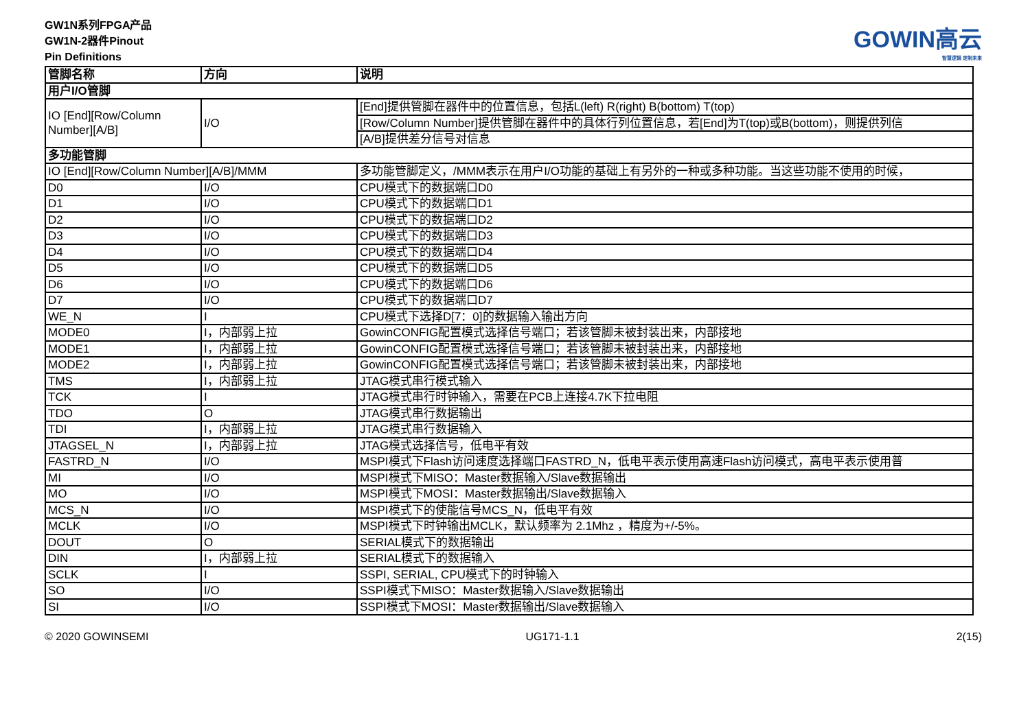GW1N系列FPGA产品
GW1N-2器件Pinout
Pin Definitions
GOWIN高云
智慧逻辑 定制未来
| 管脚名称 | 方向 | 说明 |
| --- | --- | --- |
| 用户I/O管脚 | | |
| IO [End][Row/Column Number][A/B] | I/O | [End]提供管脚在器件中的位置信息，包括L(left) R(right) B(bottom) T(top) |
| | | [Row/Column Number]提供管脚在器件中的具体行列位置信息，若[End]为T(top)或B(bottom)，则提供列信 |
| | | [A/B]提供差分信号对信息 |
| 多功能管脚 | | |
| IO [End][Row/Column Number][A/B]/MMM | | 多功能管脚定义，/MMM表示在用户I/O功能的基础上有另外的一种或多种功能。当这些功能不使用的时候， |
| D0 | I/O | CPU模式下的数据端口D0 |
| D1 | I/O | CPU模式下的数据端口D1 |
| D2 | I/O | CPU模式下的数据端口D2 |
| D3 | I/O | CPU模式下的数据端口D3 |
| D4 | I/O | CPU模式下的数据端口D4 |
| D5 | I/O | CPU模式下的数据端口D5 |
| D6 | I/O | CPU模式下的数据端口D6 |
| D7 | I/O | CPU模式下的数据端口D7 |
| WE_N | I | CPU模式下选择D[7：0]的数据输入输出方向 |
| MODE0 | I，内部弱上拉 | GowinCONFIG配置模式选择信号端口；若该管脚未被封装出来，内部接地 |
| MODE1 | I，内部弱上拉 | GowinCONFIG配置模式选择信号端口；若该管脚未被封装出来，内部接地 |
| MODE2 | I，内部弱上拉 | GowinCONFIG配置模式选择信号端口；若该管脚未被封装出来，内部接地 |
| TMS | I，内部弱上拉 | JTAG模式串行模式输入 |
| TCK | I | JTAG模式串行时钟输入，需要在PCB上连接4.7K下拉电阻 |
| TDO | O | JTAG模式串行数据输出 |
| TDI | I，内部弱上拉 | JTAG模式串行数据输入 |
| JTAGSEL_N | I，内部弱上拉 | JTAG模式选择信号，低电平有效 |
| FASTRD_N | I/O | MSPI模式下Flash访问速度选择端口FASTRD_N，低电平表示使用高速Flash访问模式，高电平表示使用普 |
| MI | I/O | MSPI模式下MISO：Master数据输入/Slave数据输出 |
| MO | I/O | MSPI模式下MOSI：Master数据输出/Slave数据输入 |
| MCS_N | I/O | MSPI模式下的使能信号MCS_N，低电平有效 |
| MCLK | I/O | MSPI模式下时钟输出MCLK，默认频率为 2.1Mhz ，精度为+/-5%。 |
| DOUT | O | SERIAL模式下的数据输出 |
| DIN | I，内部弱上拉 | SERIAL模式下的数据输入 |
| SCLK | I | SSPI, SERIAL, CPU模式下的时钟输入 |
| SO | I/O | SSPI模式下MISO：Master数据输入/Slave数据输出 |
| SI | I/O | SSPI模式下MOSI：Master数据输出/Slave数据输入 |
© 2020 GOWINSEMI UG171-1.1 2(15)